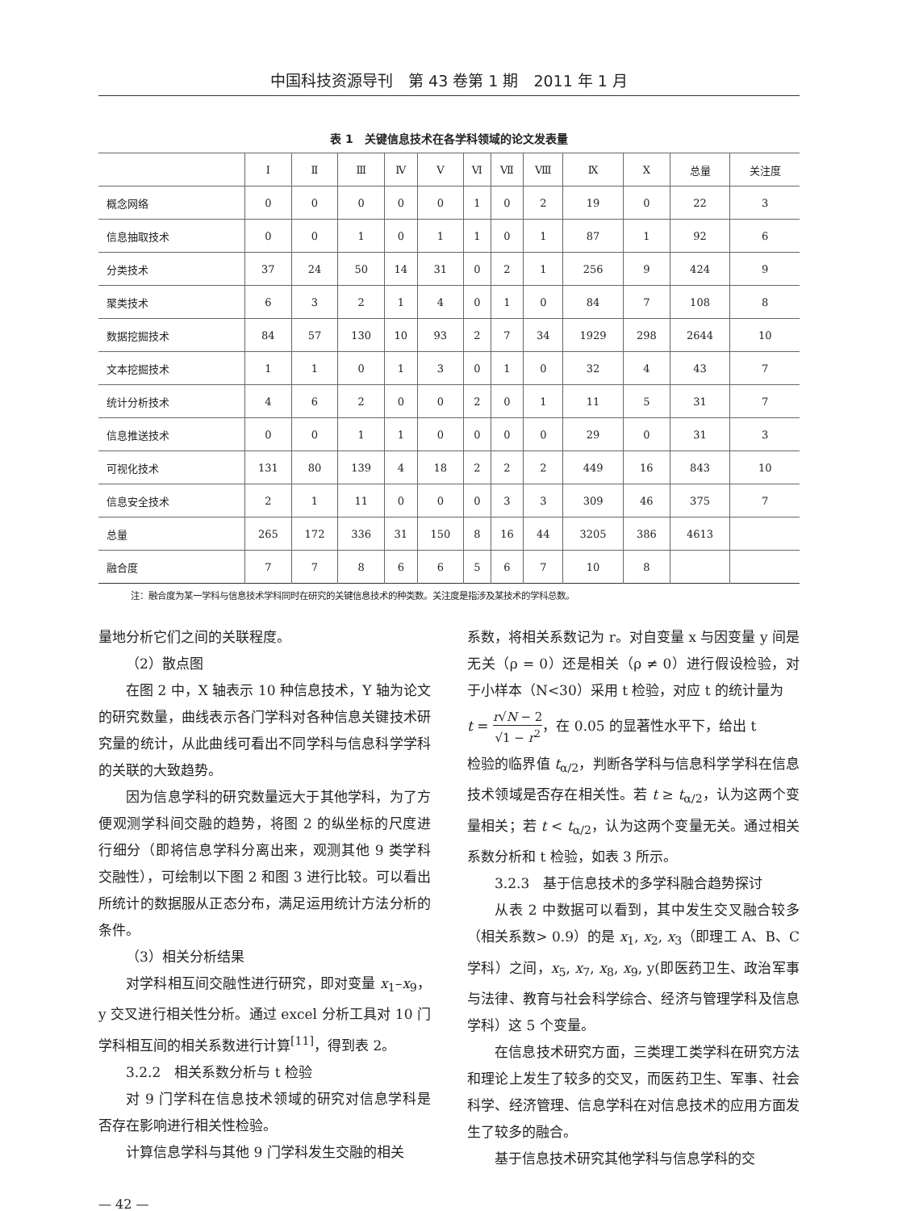中国科技资源导刊　第 43 卷第 1 期　2011 年 1 月
表 1　关键信息技术在各学科领域的论文发表量
| | Ⅰ | Ⅱ | Ⅲ | Ⅳ | Ⅴ | Ⅵ | Ⅶ | Ⅷ | Ⅸ | Ⅹ | 总量 | 关注度 |
| --- | --- | --- | --- | --- | --- | --- | --- | --- | --- | --- | --- | --- |
| 概念网络 | 0 | 0 | 0 | 0 | 0 | 1 | 0 | 2 | 19 | 0 | 22 | 3 |
| 信息抽取技术 | 0 | 0 | 1 | 0 | 1 | 1 | 0 | 1 | 87 | 1 | 92 | 6 |
| 分类技术 | 37 | 24 | 50 | 14 | 31 | 0 | 2 | 1 | 256 | 9 | 424 | 9 |
| 聚类技术 | 6 | 3 | 2 | 1 | 4 | 0 | 1 | 0 | 84 | 7 | 108 | 8 |
| 数据挖掘技术 | 84 | 57 | 130 | 10 | 93 | 2 | 7 | 34 | 1929 | 298 | 2644 | 10 |
| 文本挖掘技术 | 1 | 1 | 0 | 1 | 3 | 0 | 1 | 0 | 32 | 4 | 43 | 7 |
| 统计分析技术 | 4 | 6 | 2 | 0 | 0 | 2 | 0 | 1 | 11 | 5 | 31 | 7 |
| 信息推送技术 | 0 | 0 | 1 | 1 | 0 | 0 | 0 | 0 | 29 | 0 | 31 | 3 |
| 可视化技术 | 131 | 80 | 139 | 4 | 18 | 2 | 2 | 2 | 449 | 16 | 843 | 10 |
| 信息安全技术 | 2 | 1 | 11 | 0 | 0 | 0 | 3 | 3 | 309 | 46 | 375 | 7 |
| 总量 | 265 | 172 | 336 | 31 | 150 | 8 | 16 | 44 | 3205 | 386 | 4613 | |
| 融合度 | 7 | 7 | 8 | 6 | 6 | 5 | 6 | 7 | 10 | 8 | | |
注：融合度为某一学科与信息技术学科同时在研究的关键信息技术的种类数。关注度是指涉及某技术的学科总数。
量地分析它们之间的关联程度。
（2）散点图
在图 2 中，X 轴表示 10 种信息技术，Y 轴为论文的研究数量，曲线表示各门学科对各种信息关键技术研究量的统计，从此曲线可看出不同学科与信息科学学科的关联的大致趋势。
因为信息学科的研究数量远大于其他学科，为了方便观测学科间交融的趋势，将图 2 的纵坐标的尺度进行细分（即将信息学科分离出来，观测其他 9 类学科交融性），可绘制以下图 2 和图 3 进行比较。可以看出所统计的数据服从正态分布，满足运用统计方法分析的条件。
（3）相关分析结果
对学科相互间交融性进行研究，即对变量 x<sub>1</sub>–x<sub>9</sub>，y 交叉进行相关性分析。通过 excel 分析工具对 10 门学科相互间的相关系数进行计算<sup>[11]</sup>，得到表 2。
3.2.2　相关系数分析与 t 检验
对 9 门学科在信息技术领域的研究对信息学科是否存在影响进行相关性检验。
计算信息学科与其他 9 门学科发生交融的相关
系数，将相关系数记为 r。对自变量 x 与因变量 y 间是无关（ρ = 0）还是相关（ρ ≠ 0）进行假设检验，对于小样本（N<30）采用 t 检验，对应 t 的统计量为
t = r√N − 2 √1 − r<sup>2</sup>，在 0.05 的显著性水平下，给出 t
检验的临界值 t<sub>α/2</sub>，判断各学科与信息科学学科在信息技术领域是否存在相关性。若 t ≥ t<sub>α/2</sub>，认为这两个变量相关；若 t < t<sub>α/2</sub>，认为这两个变量无关。通过相关系数分析和 t 检验，如表 3 所示。
3.2.3　基于信息技术的多学科融合趋势探讨
从表 2 中数据可以看到，其中发生交叉融合较多（相关系数> 0.9）的是 x<sub>1</sub>, x<sub>2</sub>, x<sub>3</sub>（即理工 A、B、C 学科）之间，x<sub>5</sub>, x<sub>7</sub>, x<sub>8</sub>, x<sub>9</sub>, y(即医药卫生、政治军事与法律、教育与社会科学综合、经济与管理学科及信息学科）这 5 个变量。
在信息技术研究方面，三类理工类学科在研究方法和理论上发生了较多的交叉，而医药卫生、军事、社会科学、经济管理、信息学科在对信息技术的应用方面发生了较多的融合。
基于信息技术研究其他学科与信息学科的交
— 42 —